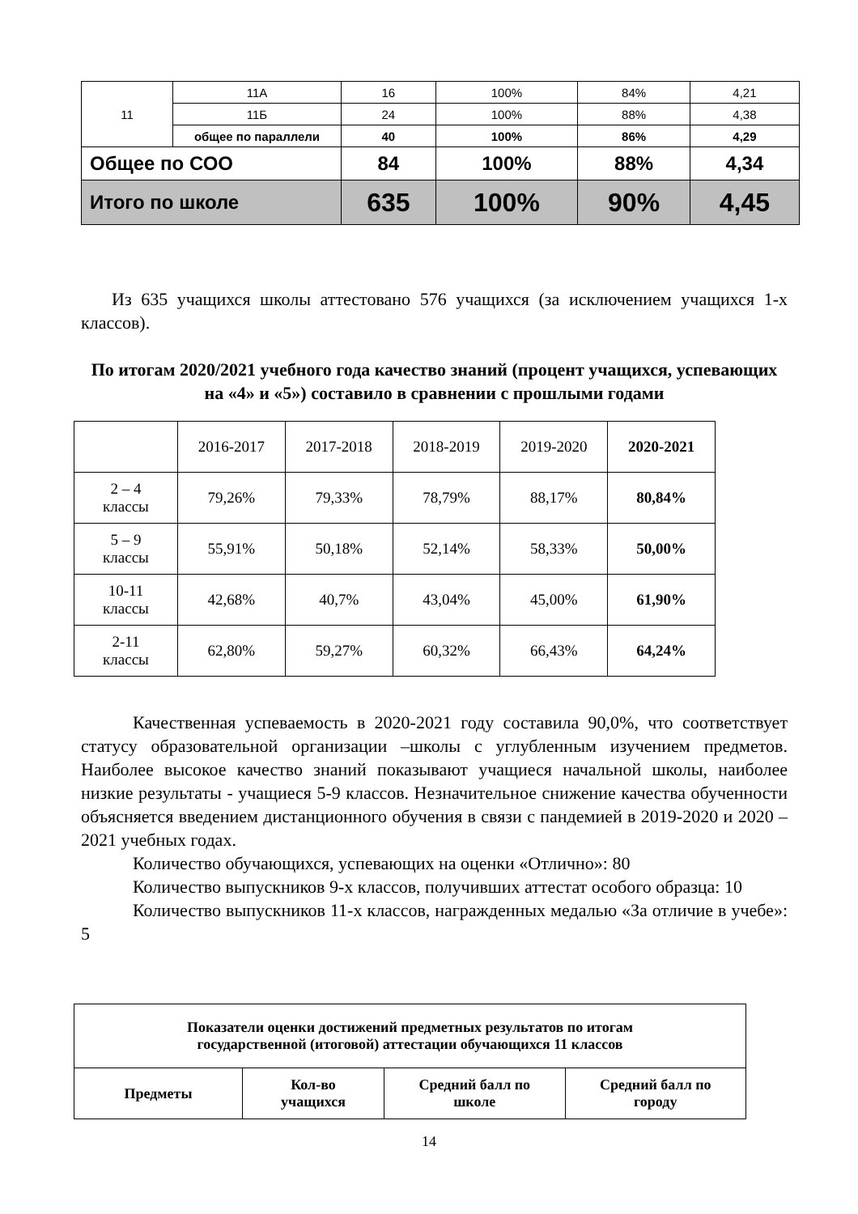| 11 | 11А | 16 | 100% | 84% | 4,21 |
| | 11Б | 24 | 100% | 88% | 4,38 |
| | общее по параллели | 40 | 100% | 86% | 4,29 |
| Общее по СОО | | 84 | 100% | 88% | 4,34 |
| Итого по школе | | 635 | 100% | 90% | 4,45 |
Из 635 учащихся школы аттестовано 576 учащихся (за исключением учащихся 1-х классов).
По итогам 2020/2021 учебного года качество знаний (процент учащихся, успевающих на «4» и «5») составило в сравнении с прошлыми годами
| | 2016-2017 | 2017-2018 | 2018-2019 | 2019-2020 | 2020-2021 |
| 2 – 4 классы | 79,26% | 79,33% | 78,79% | 88,17% | 80,84% |
| 5 – 9 классы | 55,91% | 50,18% | 52,14% | 58,33% | 50,00% |
| 10-11 классы | 42,68% | 40,7% | 43,04% | 45,00% | 61,90% |
| 2-11 классы | 62,80% | 59,27% | 60,32% | 66,43% | 64,24% |
Качественная успеваемость в 2020-2021 году составила 90,0%, что соответствует статусу образовательной организации –школы с углубленным изучением предметов. Наиболее высокое качество знаний показывают учащиеся начальной школы, наиболее низкие результаты - учащиеся 5-9 классов. Незначительное снижение качества обученности объясняется введением дистанционного обучения в связи с пандемией в 2019-2020 и 2020 – 2021 учебных годах.
Количество обучающихся, успевающих на оценки «Отлично»: 80
Количество выпускников 9-х классов, получивших аттестат особого образца: 10
Количество выпускников 11-х классов, награжденных медалью «За отличие в учебе»: 5
| Показатели оценки достижений предметных результатов по итогам государственной (итоговой) аттестации обучающихся 11 классов | | | |
| Предметы | Кол-во учащихся | Средний балл по школе | Средний балл по городу |
14